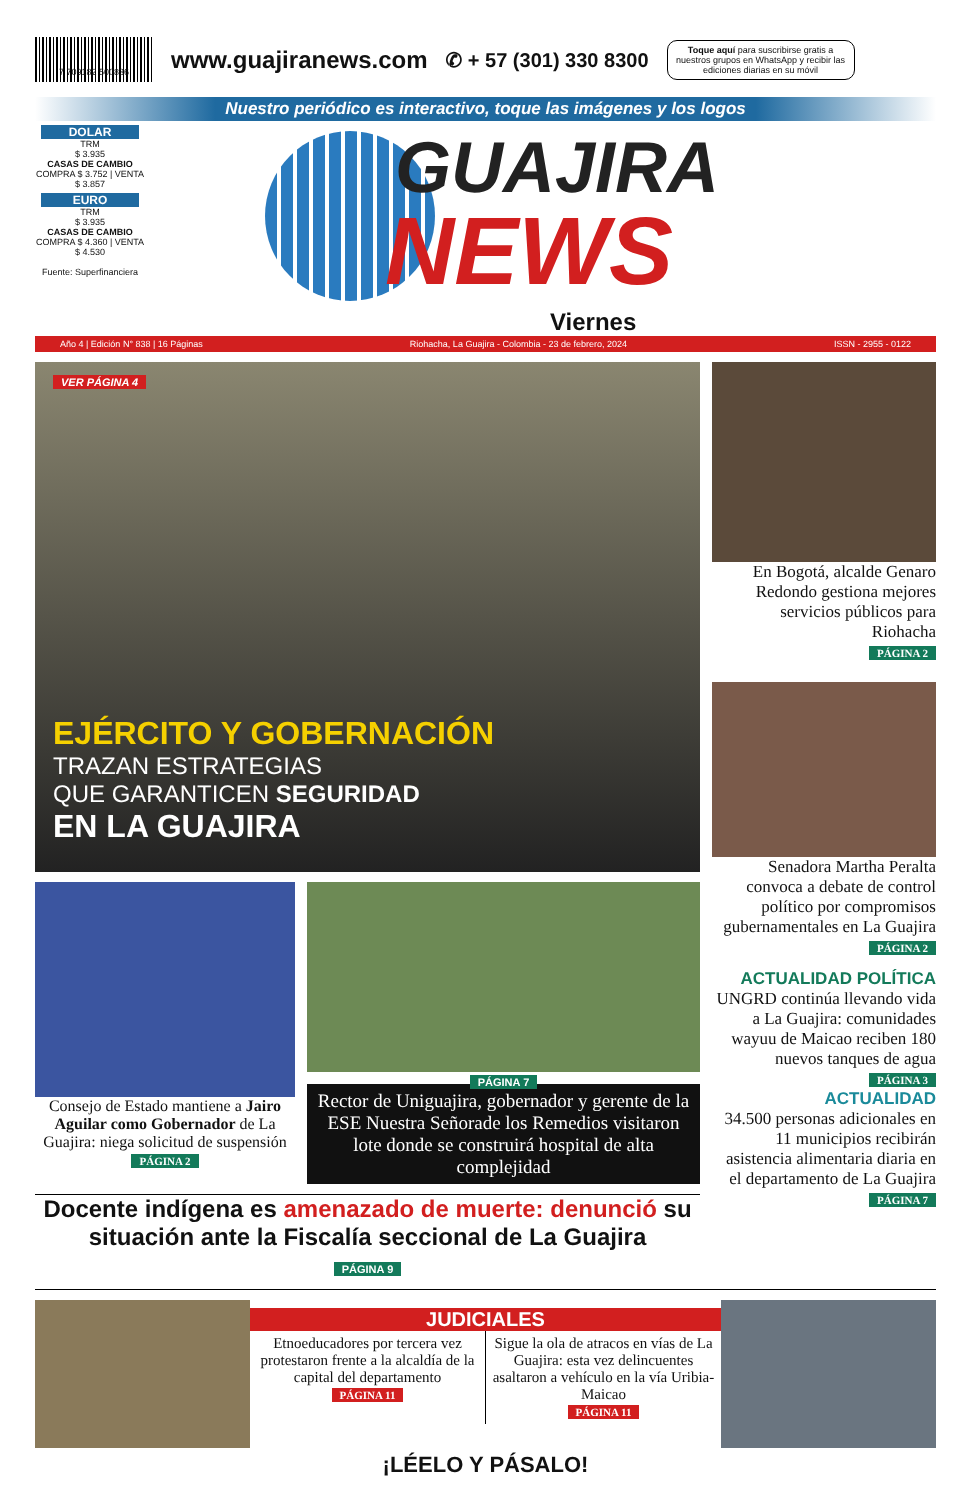7 709182 500836
www.guajiranews.com
✆ + 57 (301) 330 8300
Toque aquí para suscribirse gratis a nuestros grupos en WhatsApp y recibir las ediciones diarias en su móvil
Nuestro periódico es interactivo, toque las imágenes y los logos
DOLAR
TRM
$ 3.935
CASAS DE CAMBIO
COMPRA $ 3.752 | VENTA $ 3.857
EURO
TRM
$ 3.935
CASAS DE CAMBIO
COMPRA $ 4.360 | VENTA $ 4.530
Fuente: Superfinanciera
GUAJIRA
NEWS
Viernes
Año 4 | Edición N° 838 | 16 Páginas Riohacha, La Guajira - Colombia - 23 de febrero, 2024 ISSN - 2955 - 0122
VER PÁGINA 4
EJÉRCITO Y GOBERNACIÓN
TRAZAN ESTRATEGIAS
QUE GARANTICEN SEGURIDAD
EN LA GUAJIRA
Consejo de Estado mantiene a Jairo Aguilar como Gobernador de La Guajira: niega solicitud de suspensión
PÁGINA 2
PÁGINA 7
Rector de Uniguajira, gobernador y gerente de la ESE Nuestra Señorade los Remedios visitaron lote donde se construirá hospital de alta complejidad
Docente indígena es amenazado de muerte: denunció su situación ante la Fiscalía seccional de La Guajira
PÁGINA 9
En Bogotá, alcalde Genaro Redondo gestiona mejores servicios públicos para Riohacha
PÁGINA 2
Senadora Martha Peralta convoca a debate de control político por compromisos gubernamentales en La Guajira
PÁGINA 2
ACTUALIDAD POLÍTICA
UNGRD continúa llevando vida a La Guajira: comunidades wayuu de Maicao reciben 180 nuevos tanques de agua
PÁGINA 3
ACTUALIDAD
34.500 personas adicionales en 11 municipios recibirán asistencia alimentaria diaria en el departamento de La Guajira
PÁGINA 7
JUDICIALES
Etnoeducadores por tercera vez protestaron frente a la alcaldía de la capital del departamento
PÁGINA 11
Sigue la ola de atracos en vías de La Guajira: esta vez delincuentes asaltaron a vehículo en la vía Uribia-Maicao
PÁGINA 11
¡LÉELO Y PÁSALO!